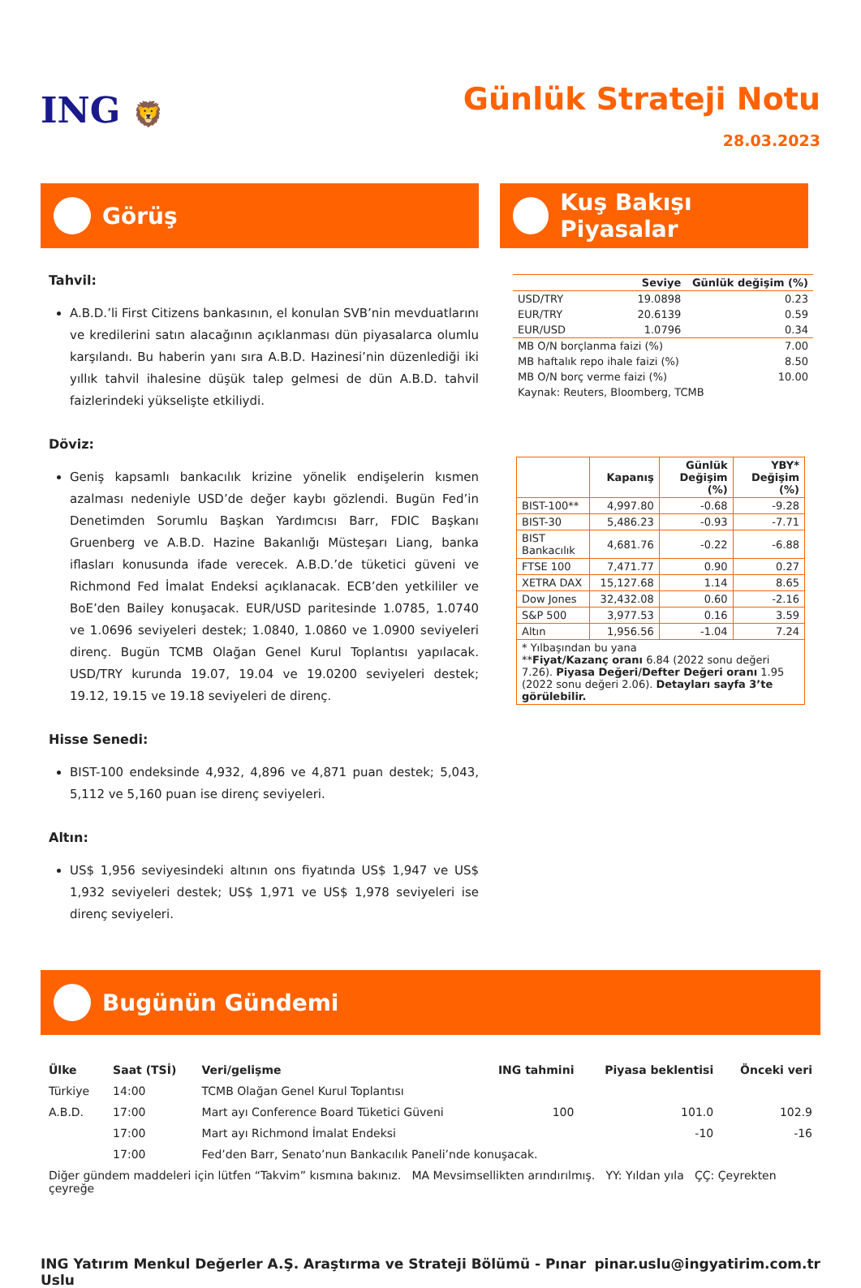ING 🦁
Günlük Strateji Notu
28.03.2023
Görüş
Tahvil:
A.B.D.’li First Citizens bankasının, el konulan SVB’nin mevduatlarını ve kredilerini satın alacağının açıklanması dün piyasalarca olumlu karşılandı. Bu haberin yanı sıra A.B.D. Hazinesi’nin düzenlediği iki yıllık tahvil ihalesine düşük talep gelmesi de dün A.B.D. tahvil faizlerindeki yükselişte etkiliydi.
Döviz:
Geniş kapsamlı bankacılık krizine yönelik endişelerin kısmen azalması nedeniyle USD’de değer kaybı gözlendi. Bugün Fed’in Denetimden Sorumlu Başkan Yardımcısı Barr, FDIC Başkanı Gruenberg ve A.B.D. Hazine Bakanlığı Müsteşarı Liang, banka iflasları konusunda ifade verecek. A.B.D.’de tüketici güveni ve Richmond Fed İmalat Endeksi açıklanacak. ECB’den yetkililer ve BoE’den Bailey konuşacak. EUR/USD paritesinde 1.0785, 1.0740 ve 1.0696 seviyeleri destek; 1.0840, 1.0860 ve 1.0900 seviyeleri direnç. Bugün TCMB Olağan Genel Kurul Toplantısı yapılacak. USD/TRY kurunda 19.07, 19.04 ve 19.0200 seviyeleri destek; 19.12, 19.15 ve 19.18 seviyeleri de direnç.
Hisse Senedi:
BIST-100 endeksinde 4,932, 4,896 ve 4,871 puan destek; 5,043, 5,112 ve 5,160 puan ise direnç seviyeleri.
Altın:
US$ 1,956 seviyesindeki altının ons fiyatında US$ 1,947 ve US$ 1,932 seviyeleri destek; US$ 1,971 ve US$ 1,978 seviyeleri ise direnç seviyeleri.
Kuş Bakışı Piyasalar
| | Seviye | Günlük değişim (%) |
| --- | --- | --- |
| USD/TRY | 19.0898 | 0.23 |
| EUR/TRY | 20.6139 | 0.59 |
| EUR/USD | 1.0796 | 0.34 |
| MB O/N borçlanma faizi (%) | | 7.00 |
| MB haftalık repo ihale faizi (%) | | 8.50 |
| MB O/N borç verme faizi (%) | | 10.00 |
| Kaynak: Reuters, Bloomberg, TCMB | | |
| | Kapanış | Günlük Değişim (%) | YBY* Değişim (%) |
| --- | --- | --- | --- |
| BIST-100** | 4,997.80 | -0.68 | -9.28 |
| BIST-30 | 5,486.23 | -0.93 | -7.71 |
| BIST Bankacılık | 4,681.76 | -0.22 | -6.88 |
| FTSE 100 | 7,471.77 | 0.90 | 0.27 |
| XETRA DAX | 15,127.68 | 1.14 | 8.65 |
| Dow Jones | 32,432.08 | 0.60 | -2.16 |
| S&P 500 | 3,977.53 | 0.16 | 3.59 |
| Altın | 1,956.56 | -1.04 | 7.24 |
| * Yılbaşından bu yana ** Fiyat/Kazanç oranı 6.84 (2022 sonu değeri 7.26). Piyasa Değeri/Defter Değeri oranı 1.95 (2022 sonu değeri 2.06). Detayları sayfa 3’te görülebilir. | | | |
Bugünün Gündemi
| Ülke | Saat (TSİ) | Veri/gelişme | ING tahmini | Piyasa beklentisi | Önceki veri |
| --- | --- | --- | --- | --- | --- |
| Türkiye | 14:00 | TCMB Olağan Genel Kurul Toplantısı | | | |
| A.B.D. | 17:00 | Mart ayı Conference Board Tüketici Güveni | 100 | 101.0 | 102.9 |
| | 17:00 | Mart ayı Richmond İmalat Endeksi | | -10 | -16 |
| | 17:00 | Fed’den Barr, Senato’nun Bankacılık Paneli’nde konuşacak. | | | |
| Diğer gündem maddeleri için lütfen “Takvim” kısmına bakınız. MA Mevsimsellikten arındırılmış. YY: Yıldan yıla ÇÇ: Çeyrekten çeyreğe | | | | | |
ING Yatırım Menkul Değerler A.Ş. Araştırma ve Strateji Bölümü - Pınar Uslu pinar.uslu@ingyatirim.com.tr